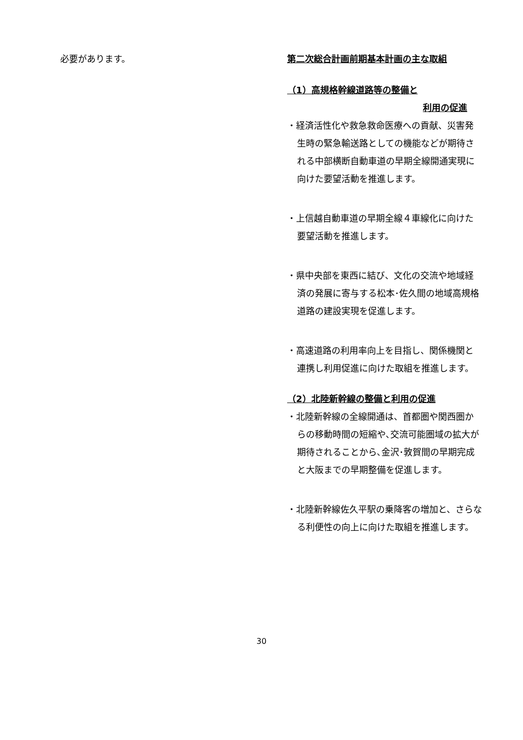必要があります。
第二次総合計画前期基本計画の主な取組
（1）高規格幹線道路等の整備と
利用の促進
・経済活性化や救急救命医療への貢献、災害発生時の緊急輸送路としての機能などが期待される中部横断自動車道の早期全線開通実現に向けた要望活動を推進します。
・上信越自動車道の早期全線４車線化に向けた要望活動を推進します。
・県中央部を東西に結び、文化の交流や地域経済の発展に寄与する松本･佐久間の地域高規格道路の建設実現を促進します。
・高速道路の利用率向上を目指し、関係機関と連携し利用促進に向けた取組を推進します。
（2）北陸新幹線の整備と利用の促進
・北陸新幹線の全線開通は、首都圏や関西圏からの移動時間の短縮や､交流可能圏域の拡大が期待されることから､金沢･敦賀間の早期完成と大阪までの早期整備を促進します。
・北陸新幹線佐久平駅の乗降客の増加と、さらなる利便性の向上に向けた取組を推進します。
30